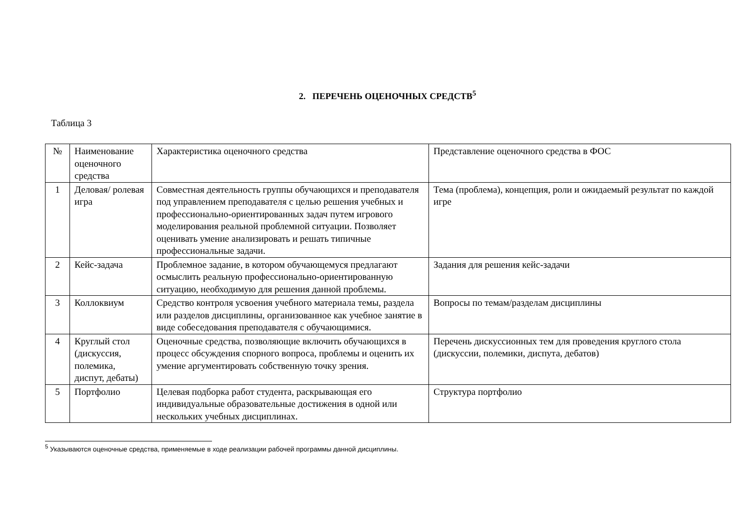2. ПЕРЕЧЕНЬ ОЦЕНОЧНЫХ СРЕДСТВ<sup>5</sup>
Таблица 3
| № | Наименование оценочного средства | Характеристика оценочного средства | Представление оценочного средства в ФОС |
| 1 | Деловая/ ролевая игра | Совместная деятельность группы обучающихся и преподавателя под управлением преподавателя с целью решения учебных и профессионально-ориентированных задач путем игрового моделирования реальной проблемной ситуации. Позволяет оценивать умение анализировать и решать типичные профессиональные задачи. | Тема (проблема), концепция, роли и ожидаемый результат по каждой игре |
| 2 | Кейс-задача | Проблемное задание, в котором обучающемуся предлагают осмыслить реальную профессионально-ориентированную ситуацию, необходимую для решения данной проблемы. | Задания для решения кейс-задачи |
| 3 | Коллоквиум | Средство контроля усвоения учебного материала темы, раздела или разделов дисциплины, организованное как учебное занятие в виде собеседования преподавателя с обучающимися. | Вопросы по темам/разделам дисциплины |
| 4 | Круглый стол (дискуссия, полемика, диспут, дебаты) | Оценочные средства, позволяющие включить обучающихся в процесс обсуждения спорного вопроса, проблемы и оценить их умение аргументировать собственную точку зрения. | Перечень дискуссионных тем для проведения круглого стола (дискуссии, полемики, диспута, дебатов) |
| 5 | Портфолио | Целевая подборка работ студента, раскрывающая его индивидуальные образовательные достижения в одной или нескольких учебных дисциплинах. | Структура портфолио |
<sup>5</sup> Указываются оценочные средства, применяемые в ходе реализации рабочей программы данной дисциплины.